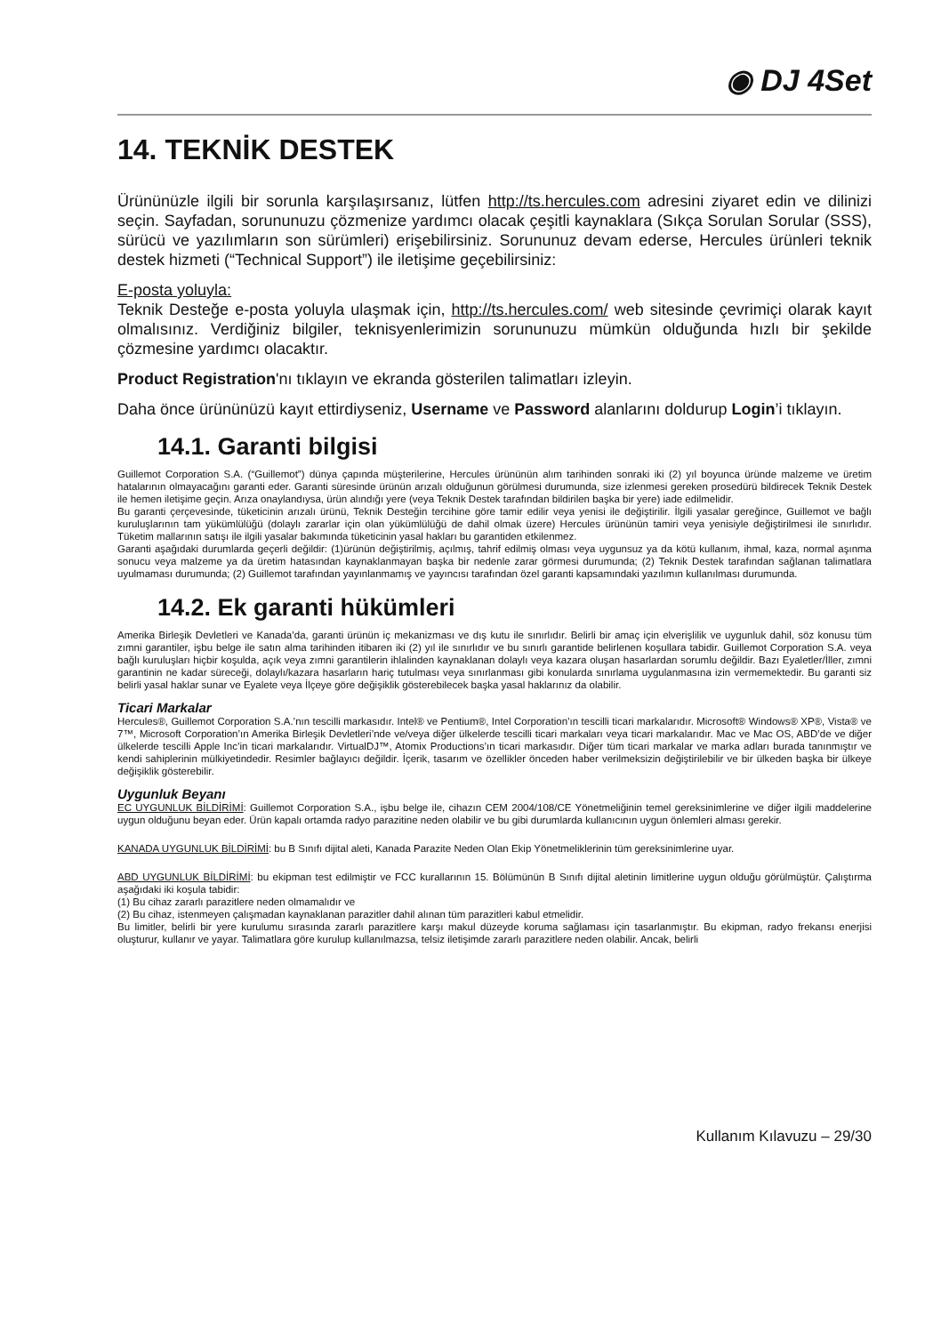◉ DJ 4Set
14. TEKNİK DESTEK
Ürününüzle ilgili bir sorunla karşılaşırsanız, lütfen http://ts.hercules.com adresini ziyaret edin ve dilinizi seçin. Sayfadan, sorununuzu çözmenize yardımcı olacak çeşitli kaynaklara (Sıkça Sorulan Sorular (SSS), sürücü ve yazılımların son sürümleri) erişebilirsiniz. Sorununuz devam ederse, Hercules ürünleri teknik destek hizmeti (“Technical Support”) ile iletişime geçebilirsiniz:
E-posta yoluyla:
Teknik Desteğe e-posta yoluyla ulaşmak için, http://ts.hercules.com/ web sitesinde çevrimiçi olarak kayıt olmalısınız. Verdiğiniz bilgiler, teknisyenlerimizin sorununuzu mümkün olduğunda hızlı bir şekilde çözmesine yardımcı olacaktır.
Product Registration'nı tıklayın ve ekranda gösterilen talimatları izleyin.
Daha önce ürününüzü kayıt ettirdiyseniz, Username ve Password alanlarını doldurup Login’i tıklayın.
14.1. Garanti bilgisi
Guillemot Corporation S.A. (“Guillemot”) dünya çapında müşterilerine, Hercules ürününün alım tarihinden sonraki iki (2) yıl boyunca üründe malzeme ve üretim hatalarının olmayacağını garanti eder. Garanti süresinde ürünün arızalı olduğunun görülmesi durumunda, size izlenmesi gereken prosedürü bildirecek Teknik Destek ile hemen iletişime geçin. Arıza onaylandıysa, ürün alındığı yere (veya Teknik Destek tarafından bildirilen başka bir yere) iade edilmelidir.
Bu garanti çerçevesinde, tüketicinin arızalı ürünü, Teknik Desteğin tercihine göre tamir edilir veya yenisi ile değiştirilir. İlgili yasalar gereğince, Guillemot ve bağlı kuruluşlarının tam yükümlülüğü (dolaylı zararlar için olan yükümlülüğü de dahil olmak üzere) Hercules ürününün tamiri veya yenisiyle değiştirilmesi ile sınırlıdır. Tüketim mallarının satışı ile ilgili yasalar bakımında tüketicinin yasal hakları bu garantiden etkilenmez.
Garanti aşağıdaki durumlarda geçerli değildir: (1)ürünün değiştirilmiş, açılmış, tahrif edilmiş olması veya uygunsuz ya da kötü kullanım, ihmal, kaza, normal aşınma sonucu veya malzeme ya da üretim hatasından kaynaklanmayan başka bir nedenle zarar görmesi durumunda; (2) Teknik Destek tarafından sağlanan talimatlara uyulmaması durumunda; (2) Guillemot tarafından yayınlanmamış ve yayıncısı tarafından özel garanti kapsamındaki yazılımın kullanılması durumunda.
14.2. Ek garanti hükümleri
Amerika Birleşik Devletleri ve Kanada’da, garanti ürünün iç mekanizması ve dış kutu ile sınırlıdır. Belirli bir amaç için elverişlilik ve uygunluk dahil, söz konusu tüm zımni garantiler, işbu belge ile satın alma tarihinden itibaren iki (2) yıl ile sınırlıdır ve bu sınırlı garantide belirlenen koşullara tabidir. Guillemot Corporation S.A. veya bağlı kuruluşları hiçbir koşulda, açık veya zımni garantilerin ihlalinden kaynaklanan dolaylı veya kazara oluşan hasarlardan sorumlu değildir. Bazı Eyaletler/İller, zımni garantinin ne kadar süreceği, dolaylı/kazara hasarların hariç tutulması veya sınırlanması gibi konularda sınırlama uygulanmasına izin vermemektedir. Bu garanti siz belirli yasal haklar sunar ve Eyalete veya İlçeye göre değişiklik gösterebilecek başka yasal haklarınız da olabilir.
Ticari Markalar
Hercules®, Guillemot Corporation S.A.’nın tescilli markasıdır. Intel® ve Pentium®, Intel Corporation’ın tescilli ticari markalarıdır. Microsoft® Windows® XP®, Vista® ve 7™, Microsoft Corporation’ın Amerika Birleşik Devletleri’nde ve/veya diğer ülkelerde tescilli ticari markaları veya ticari markalarıdır. Mac ve Mac OS, ABD’de ve diğer ülkelerde tescilli Apple Inc’in ticari markalarıdır. VirtualDJ™, Atomix Productions’ın ticari markasıdır. Diğer tüm ticari markalar ve marka adları burada tanınmıştır ve kendi sahiplerinin mülkiyetindedir. Resimler bağlayıcı değildir. İçerik, tasarım ve özellikler önceden haber verilmeksizin değiştirilebilir ve bir ülkeden başka bir ülkeye değişiklik gösterebilir.
Uygunluk Beyanı
EC UYGUNLUK BİLDİRİMİ: Guillemot Corporation S.A., işbu belge ile, cihazın CEM 2004/108/CE Yönetmeliğinin temel gereksinimlerine ve diğer ilgili maddelerine uygun olduğunu beyan eder. Ürün kapalı ortamda radyo parazitine neden olabilir ve bu gibi durumlarda kullanıcının uygun önlemleri alması gerekir.
KANADA UYGUNLUK BİLDİRİMİ: bu B Sınıfı dijital aleti, Kanada Parazite Neden Olan Ekip Yönetmeliklerinin tüm gereksinimlerine uyar.
ABD UYGUNLUK BİLDİRİMİ: bu ekipman test edilmiştir ve FCC kurallarının 15. Bölümünün B Sınıfı dijital aletinin limitlerine uygun olduğu görülmüştür. Çalıştırma aşağıdaki iki koşula tabidir:
(1) Bu cihaz zararlı parazitlere neden olmamalıdır ve
(2) Bu cihaz, istenmeyen çalışmadan kaynaklanan parazitler dahil alınan tüm parazitleri kabul etmelidir.
Bu limitler, belirli bir yere kurulumu sırasında zararlı parazitlere karşı makul düzeyde koruma sağlaması için tasarlanmıştır. Bu ekipman, radyo frekansı enerjisi oluşturur, kullanır ve yayar. Talimatlara göre kurulup kullanılmazsa, telsiz iletişimde zararlı parazitlere neden olabilir. Ancak, belirli
Kullanım Kılavuzu – 29/30